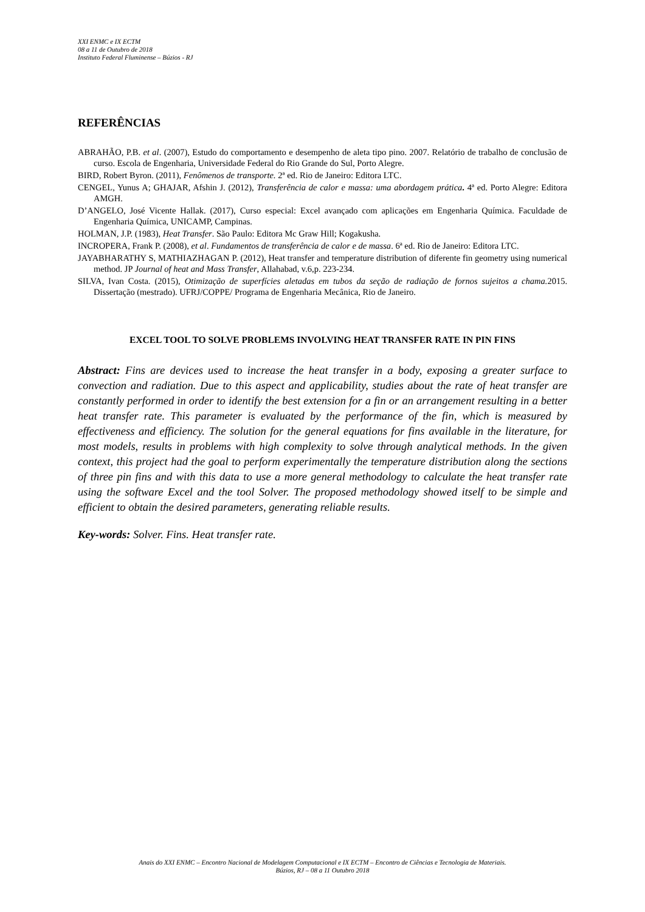XXI ENMC e IX ECTM
08 a 11 de Outubro de 2018
Instituto Federal Fluminense – Búzios - RJ
REFERÊNCIAS
ABRAHÃO, P.B. et al. (2007), Estudo do comportamento e desempenho de aleta tipo pino. 2007. Relatório de trabalho de conclusão de curso. Escola de Engenharia, Universidade Federal do Rio Grande do Sul, Porto Alegre.
BIRD, Robert Byron. (2011), Fenômenos de transporte. 2ª ed. Rio de Janeiro: Editora LTC.
CENGEL, Yunus A; GHAJAR, Afshin J. (2012), Transferência de calor e massa: uma abordagem prática. 4ª ed. Porto Alegre: Editora AMGH.
D’ANGELO, José Vicente Hallak. (2017), Curso especial: Excel avançado com aplicações em Engenharia Química. Faculdade de Engenharia Química, UNICAMP, Campinas.
HOLMAN, J.P. (1983), Heat Transfer. São Paulo: Editora Mc Graw Hill; Kogakusha.
INCROPERA, Frank P. (2008), et al. Fundamentos de transferência de calor e de massa. 6ª ed. Rio de Janeiro: Editora LTC.
JAYABHARATHY S, MATHIAZHAGAN P. (2012), Heat transfer and temperature distribution of diferente fin geometry using numerical method. JP Journal of heat and Mass Transfer, Allahabad, v.6,p. 223-234.
SILVA, Ivan Costa. (2015), Otimização de superfícies aletadas em tubos da seção de radiação de fornos sujeitos a chama. 2015. Dissertação (mestrado). UFRJ/COPPE/ Programa de Engenharia Mecânica, Rio de Janeiro.
EXCEL TOOL TO SOLVE PROBLEMS INVOLVING HEAT TRANSFER RATE IN PIN FINS
Abstract: Fins are devices used to increase the heat transfer in a body, exposing a greater surface to convection and radiation. Due to this aspect and applicability, studies about the rate of heat transfer are constantly performed in order to identify the best extension for a fin or an arrangement resulting in a better heat transfer rate. This parameter is evaluated by the performance of the fin, which is measured by effectiveness and efficiency. The solution for the general equations for fins available in the literature, for most models, results in problems with high complexity to solve through analytical methods. In the given context, this project had the goal to perform experimentally the temperature distribution along the sections of three pin fins and with this data to use a more general methodology to calculate the heat transfer rate using the software Excel and the tool Solver. The proposed methodology showed itself to be simple and efficient to obtain the desired parameters, generating reliable results.
Key-words: Solver. Fins. Heat transfer rate.
Anais do XXI ENMC – Encontro Nacional de Modelagem Computacional e IX ECTM – Encontro de Ciências e Tecnologia de Materiais.
Búzios, RJ – 08 a 11 Outubro 2018